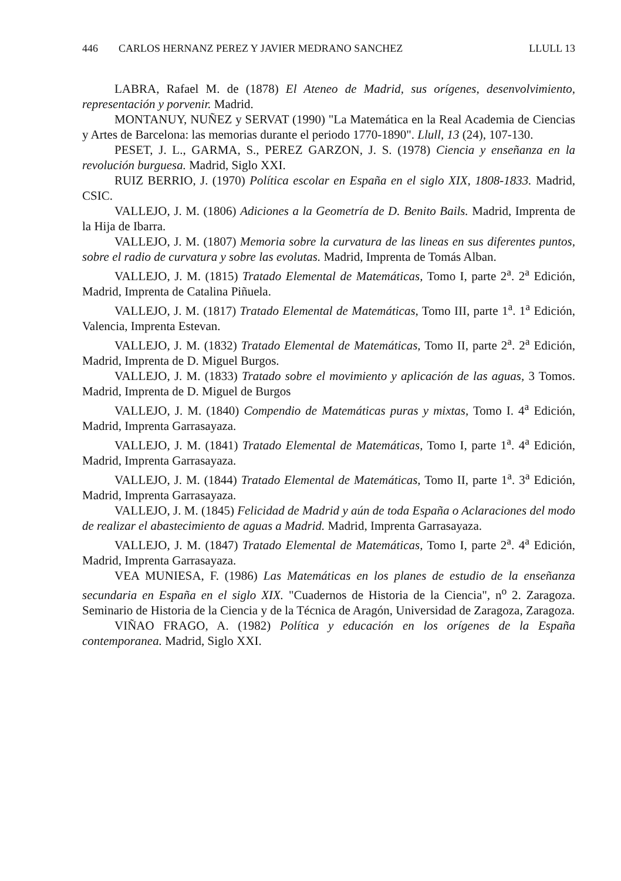446 CARLOS HERNANZ PEREZ Y JAVIER MEDRANO SANCHEZ LLULL 13
LABRA, Rafael M. de (1878) El Ateneo de Madrid, sus orígenes, desenvolvimiento, representación y porvenir. Madrid.
MONTANUY, NUÑEZ y SERVAT (1990) "La Matemática en la Real Academia de Ciencias y Artes de Barcelona: las memorias durante el periodo 1770-1890". Llull, 13 (24), 107-130.
PESET, J. L., GARMA, S., PEREZ GARZON, J. S. (1978) Ciencia y enseñanza en la revolución burguesa. Madrid, Siglo XXI.
RUIZ BERRIO, J. (1970) Política escolar en España en el siglo XIX, 1808-1833. Madrid, CSIC.
VALLEJO, J. M. (1806) Adiciones a la Geometría de D. Benito Bails. Madrid, Imprenta de la Hija de Ibarra.
VALLEJO, J. M. (1807) Memoria sobre la curvatura de las lineas en sus diferentes puntos, sobre el radio de curvatura y sobre las evolutas. Madrid, Imprenta de Tomás Alban.
VALLEJO, J. M. (1815) Tratado Elemental de Matemáticas, Tomo I, parte 2<sup>a</sup>. 2<sup>a</sup> Edición, Madrid, Imprenta de Catalina Piñuela.
VALLEJO, J. M. (1817) Tratado Elemental de Matemáticas, Tomo III, parte 1<sup>a</sup>. 1<sup>a</sup> Edición, Valencia, Imprenta Estevan.
VALLEJO, J. M. (1832) Tratado Elemental de Matemáticas, Tomo II, parte 2<sup>a</sup>. 2<sup>a</sup> Edición, Madrid, Imprenta de D. Miguel Burgos.
VALLEJO, J. M. (1833) Tratado sobre el movimiento y aplicación de las aguas, 3 Tomos. Madrid, Imprenta de D. Miguel de Burgos
VALLEJO, J. M. (1840) Compendio de Matemáticas puras y mixtas, Tomo I. 4<sup>a</sup> Edición, Madrid, Imprenta Garrasayaza.
VALLEJO, J. M. (1841) Tratado Elemental de Matemáticas, Tomo I, parte 1<sup>a</sup>. 4<sup>a</sup> Edición, Madrid, Imprenta Garrasayaza.
VALLEJO, J. M. (1844) Tratado Elemental de Matemáticas, Tomo II, parte 1<sup>a</sup>. 3<sup>a</sup> Edición, Madrid, Imprenta Garrasayaza.
VALLEJO, J. M. (1845) Felicidad de Madrid y aún de toda España o Aclaraciones del modo de realizar el abastecimiento de aguas a Madrid. Madrid, Imprenta Garrasayaza.
VALLEJO, J. M. (1847) Tratado Elemental de Matemáticas, Tomo I, parte 2<sup>a</sup>. 4<sup>a</sup> Edición, Madrid, Imprenta Garrasayaza.
VEA MUNIESA, F. (1986) Las Matemáticas en los planes de estudio de la enseñanza secundaria en España en el siglo XIX. "Cuadernos de Historia de la Ciencia", n<sup>o</sup> 2. Zaragoza. Seminario de Historia de la Ciencia y de la Técnica de Aragón, Universidad de Zaragoza, Zaragoza.
VIÑAO FRAGO, A. (1982) Política y educación en los orígenes de la España contemporanea. Madrid, Siglo XXI.